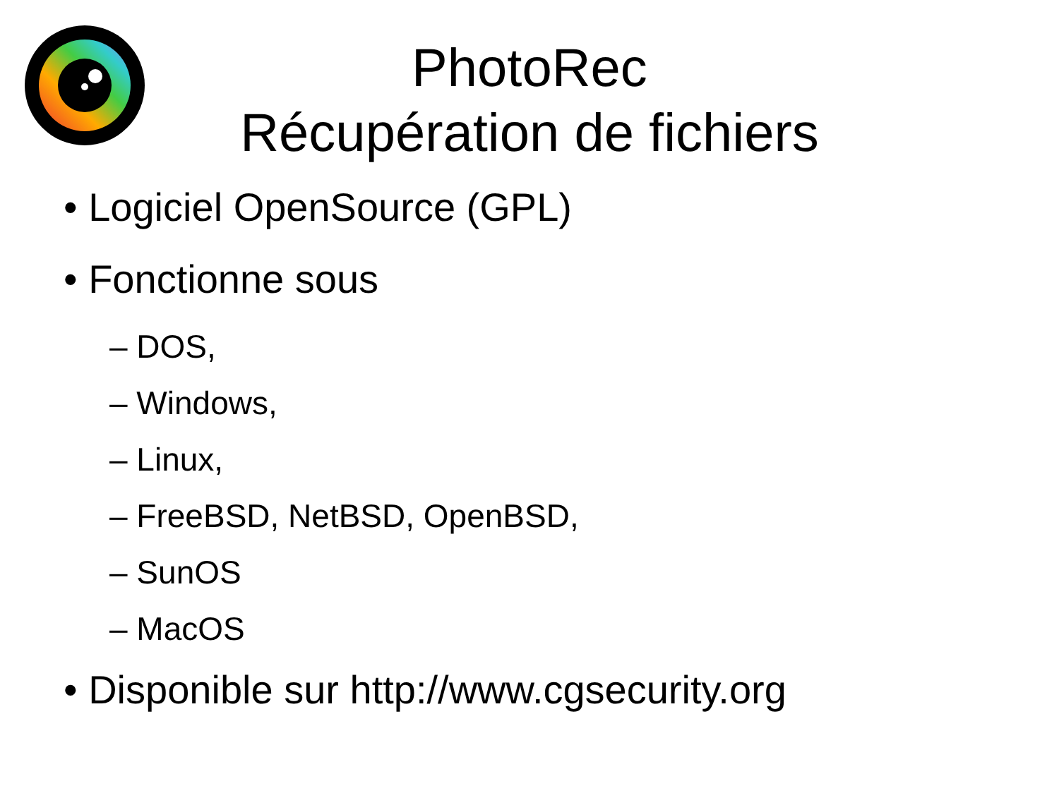PhotoRec
Récupération de fichiers
• Logiciel OpenSource (GPL)
• Fonctionne sous
– DOS,
– Windows,
– Linux,
– FreeBSD, NetBSD, OpenBSD,
– SunOS
– MacOS
• Disponible sur http://www.cgsecurity.org